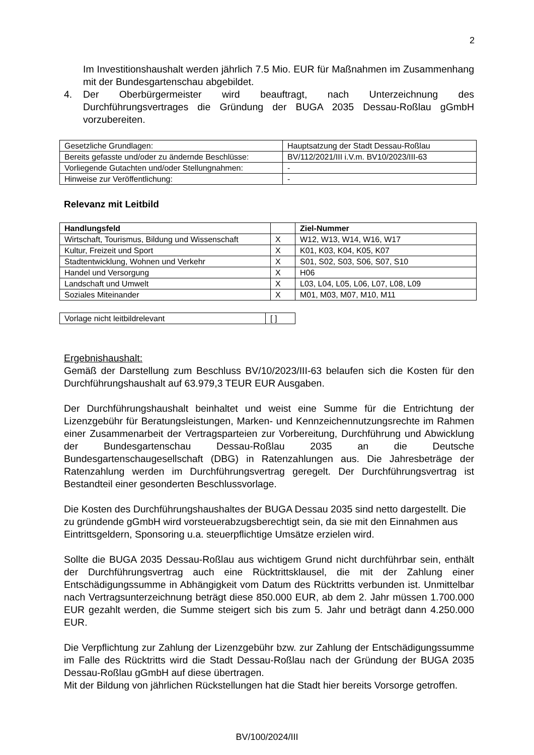2
Im Investitionshaushalt werden jährlich 7.5 Mio. EUR für Maßnahmen im Zusammenhang mit der Bundesgartenschau abgebildet.
4. Der Oberbürgermeister wird beauftragt, nach Unterzeichnung des Durchführungsvertrages die Gründung der BUGA 2035 Dessau-Roßlau gGmbH vorzubereiten.
| Gesetzliche Grundlagen: | Hauptsatzung der Stadt Dessau-Roßlau |
| Bereits gefasste und/oder zu ändernde Beschlüsse: | BV/112/2021/III i.V.m. BV10/2023/III-63 |
| Vorliegende Gutachten und/oder Stellungnahmen: | - |
| Hinweise zur Veröffentlichung: | - |
Relevanz mit Leitbild
| Handlungsfeld | | Ziel-Nummer |
| --- | --- | --- |
| Wirtschaft, Tourismus, Bildung und Wissenschaft | X | W12, W13, W14, W16, W17 |
| Kultur, Freizeit und Sport | X | K01, K03, K04, K05, K07 |
| Stadtentwicklung, Wohnen und Verkehr | X | S01, S02, S03, S06, S07, S10 |
| Handel und Versorgung | X | H06 |
| Landschaft und Umwelt | X | L03, L04, L05, L06, L07, L08, L09 |
| Soziales Miteinander | X | M01, M03, M07, M10, M11 |
| Vorlage nicht leitbildrelevant | [ ] |
Ergebnishaushalt:
Gemäß der Darstellung zum Beschluss BV/10/2023/III-63 belaufen sich die Kosten für den Durchführungshaushalt auf 63.979,3 TEUR EUR Ausgaben.
Der Durchführungshaushalt beinhaltet und weist eine Summe für die Entrichtung der Lizenzgebühr für Beratungsleistungen, Marken- und Kennzeichennutzungsrechte im Rahmen einer Zusammenarbeit der Vertragsparteien zur Vorbereitung, Durchführung und Abwicklung der Bundesgartenschau Dessau-Roßlau 2035 an die Deutsche Bundesgartenschaugesellschaft (DBG) in Ratenzahlungen aus. Die Jahresbeträge der Ratenzahlung werden im Durchführungsvertrag geregelt. Der Durchführungsvertrag ist Bestandteil einer gesonderten Beschlussvorlage.
Die Kosten des Durchführungshaushaltes der BUGA Dessau 2035 sind netto dargestellt. Die zu gründende gGmbH wird vorsteuerabzugsberechtigt sein, da sie mit den Einnahmen aus Eintrittsgeldern, Sponsoring u.a. steuerpflichtige Umsätze erzielen wird.
Sollte die BUGA 2035 Dessau-Roßlau aus wichtigem Grund nicht durchführbar sein, enthält der Durchführungsvertrag auch eine Rücktrittsklausel, die mit der Zahlung einer Entschädigungssumme in Abhängigkeit vom Datum des Rücktritts verbunden ist. Unmittelbar nach Vertragsunterzeichnung beträgt diese 850.000 EUR, ab dem 2. Jahr müssen 1.700.000 EUR gezahlt werden, die Summe steigert sich bis zum 5. Jahr und beträgt dann 4.250.000 EUR.
Die Verpflichtung zur Zahlung der Lizenzgebühr bzw. zur Zahlung der Entschädigungssumme im Falle des Rücktritts wird die Stadt Dessau-Roßlau nach der Gründung der BUGA 2035 Dessau-Roßlau gGmbH auf diese übertragen.
Mit der Bildung von jährlichen Rückstellungen hat die Stadt hier bereits Vorsorge getroffen.
BV/100/2024/III